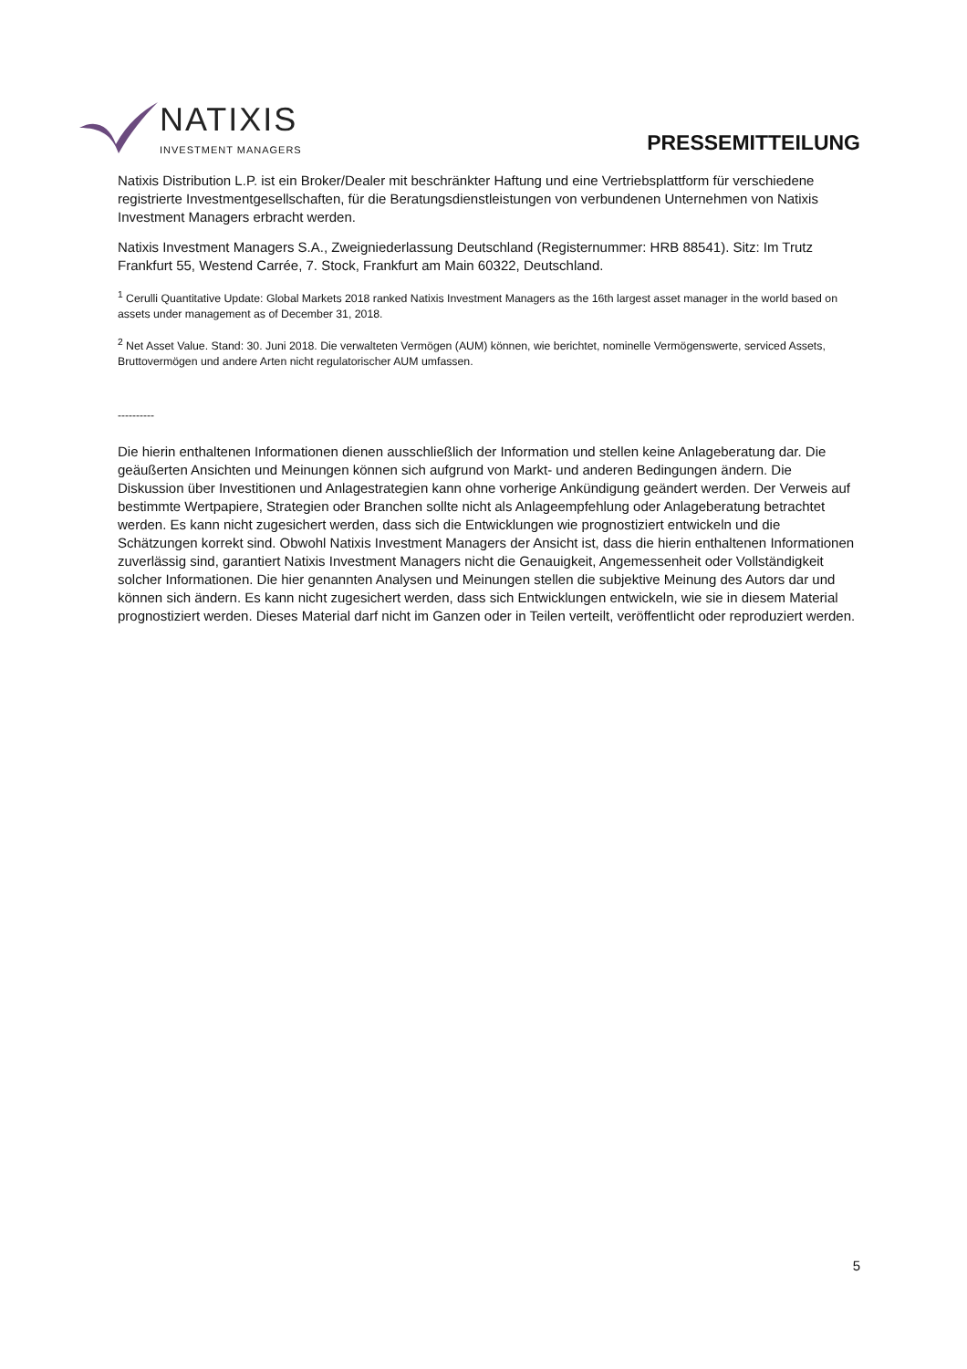NATIXIS
INVESTMENT MANAGERS
PRESSEMITTEILUNG
Natixis Distribution L.P. ist ein Broker/Dealer mit beschränkter Haftung und eine Vertriebsplattform für verschie­dene registrierte Investmentgesellschaften, für die Beratungsdienstleistungen von verbundenen Unternehmen von Natixis Investment Managers erbracht werden.
Natixis Investment Managers S.A., Zweigniederlassung Deutschland (Registernummer: HRB 88541). Sitz: Im Trutz Frankfurt 55, Westend Carrée, 7. Stock, Frankfurt am Main 60322, Deutschland.
<sup>1</sup> Cerulli Quantitative Update: Global Markets 2018 ranked Natixis Investment Managers as the 16th largest asset manager in the world based on assets under management as of December 31, 2018.
<sup>2</sup> Net Asset Value. Stand: 30. Juni 2018. Die verwalteten Vermögen (AUM) können, wie berichtet, nominelle Vermögenswerte, serviced Assets, Bruttovermögen und andere Arten nicht regulatorischer AUM umfassen.
----------
Die hierin enthaltenen Informationen dienen ausschließlich der Information und stellen keine Anlageberatung dar. Die geäußerten Ansichten und Meinungen können sich aufgrund von Markt- und anderen Bedingungen ändern. Die Diskussion über Investitionen und Anlagestrategien kann ohne vorherige Ankündigung geändert werden. Der Verweis auf bestimmte Wertpapiere, Strategien oder Branchen sollte nicht als Anlageempfehlung oder An­lageberatung betrachtet werden. Es kann nicht zugesichert werden, dass sich die Entwicklungen wie prognos­tiziert entwickeln und die Schätzungen korrekt sind. Obwohl Natixis Investment Managers der Ansicht ist, dass die hierin enthaltenen Informationen zuverlässig sind, garantiert Natixis Investment Managers nicht die Genauigkeit, Angemessenheit oder Vollständigkeit solcher Informationen. Die hier genannten Analysen und Meinungen stellen die subjektive Meinung des Autors dar und können sich ändern. Es kann nicht zugesichert werden, dass sich Entwicklungen entwickeln, wie sie in diesem Material prognostiziert werden. Dieses Material darf nicht im Ganzen oder in Teilen verteilt, veröffentlicht oder reproduziert werden.
5